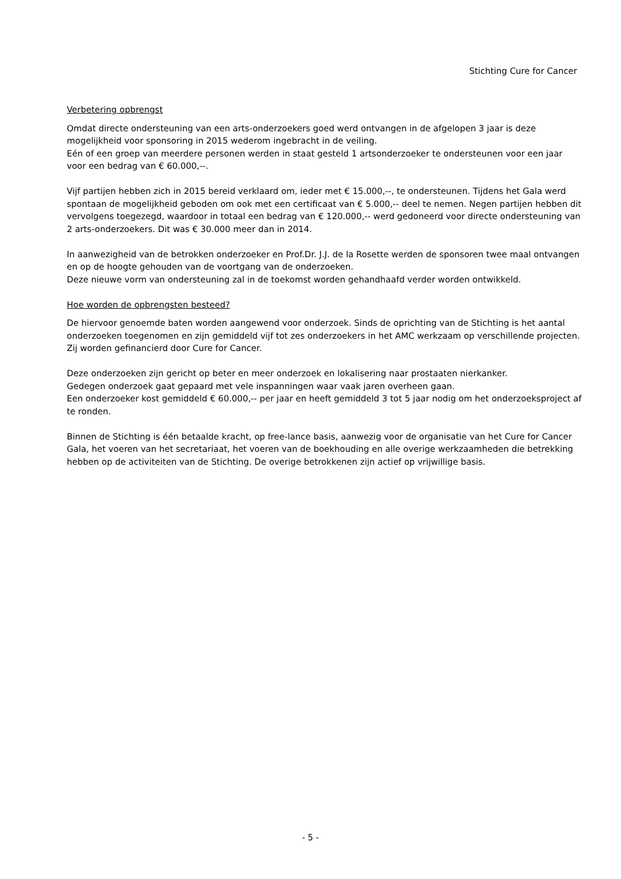Stichting Cure for Cancer
Verbetering opbrengst
Omdat directe ondersteuning van een arts-onderzoekers goed werd ontvangen in de afgelopen 3 jaar is deze mogelijkheid voor sponsoring in 2015 wederom ingebracht in de veiling.
Eén of een groep van meerdere personen werden in staat gesteld 1 artsonderzoeker te ondersteunen voor een jaar voor een bedrag van € 60.000,--.
Vijf partijen hebben zich in 2015 bereid verklaard om, ieder met € 15.000,--, te ondersteunen. Tijdens het Gala werd spontaan de mogelijkheid geboden om ook met een certificaat van € 5.000,-- deel te nemen. Negen partijen hebben dit vervolgens toegezegd, waardoor in totaal een bedrag van € 120.000,-- werd gedoneerd voor directe ondersteuning van 2 arts-onderzoekers. Dit was € 30.000 meer dan in 2014.
In aanwezigheid van de betrokken onderzoeker en Prof.Dr. J.J. de la Rosette werden de sponsoren twee maal ontvangen en op de hoogte gehouden van de voortgang van de onderzoeken.
Deze nieuwe vorm van ondersteuning zal in de toekomst worden gehandhaafd verder worden ontwikkeld.
Hoe worden de opbrengsten besteed?
De hiervoor genoemde baten worden aangewend voor onderzoek. Sinds de oprichting van de Stichting is het aantal onderzoeken toegenomen en zijn gemiddeld vijf tot zes onderzoekers in het AMC werkzaam op verschillende projecten. Zij worden gefinancierd door Cure for Cancer.
Deze onderzoeken zijn gericht op beter en meer onderzoek en lokalisering naar prostaaten nierkanker.
Gedegen onderzoek gaat gepaard met vele inspanningen waar vaak jaren overheen gaan.
Een onderzoeker kost gemiddeld € 60.000,-- per jaar en heeft gemiddeld 3 tot 5 jaar nodig om het onderzoeksproject af te ronden.
Binnen de Stichting is één betaalde kracht, op free-lance basis, aanwezig voor de organisatie van het Cure for Cancer Gala, het voeren van het secretariaat, het voeren van de boekhouding en alle overige werkzaamheden die betrekking hebben op de activiteiten van de Stichting. De overige betrokkenen zijn actief op vrijwillige basis.
- 5 -